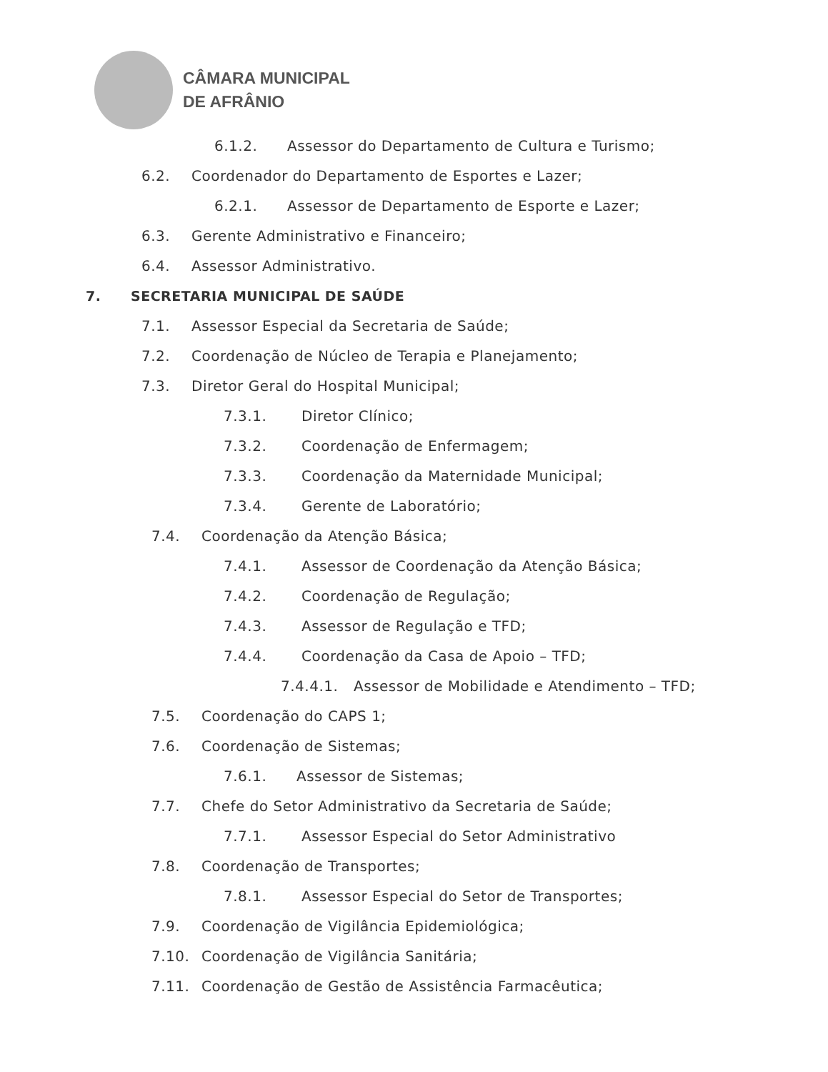CÂMARA MUNICIPAL
DE AFRÂNIO
6.1.2. Assessor do Departamento de Cultura e Turismo;
6.2. Coordenador do Departamento de Esportes e Lazer;
6.2.1. Assessor de Departamento de Esporte e Lazer;
6.3. Gerente Administrativo e Financeiro;
6.4. Assessor Administrativo.
7. SECRETARIA MUNICIPAL DE SAÚDE
7.1. Assessor Especial da Secretaria de Saúde;
7.2. Coordenação de Núcleo de Terapia e Planejamento;
7.3. Diretor Geral do Hospital Municipal;
7.3.1. Diretor Clínico;
7.3.2. Coordenação de Enfermagem;
7.3.3. Coordenação da Maternidade Municipal;
7.3.4. Gerente de Laboratório;
7.4. Coordenação da Atenção Básica;
7.4.1. Assessor de Coordenação da Atenção Básica;
7.4.2. Coordenação de Regulação;
7.4.3. Assessor de Regulação e TFD;
7.4.4. Coordenação da Casa de Apoio – TFD;
7.4.4.1. Assessor de Mobilidade e Atendimento – TFD;
7.5. Coordenação do CAPS 1;
7.6. Coordenação de Sistemas;
7.6.1. Assessor de Sistemas;
7.7. Chefe do Setor Administrativo da Secretaria de Saúde;
7.7.1. Assessor Especial do Setor Administrativo
7.8. Coordenação de Transportes;
7.8.1. Assessor Especial do Setor de Transportes;
7.9. Coordenação de Vigilância Epidemiológica;
7.10. Coordenação de Vigilância Sanitária;
7.11. Coordenação de Gestão de Assistência Farmacêutica;